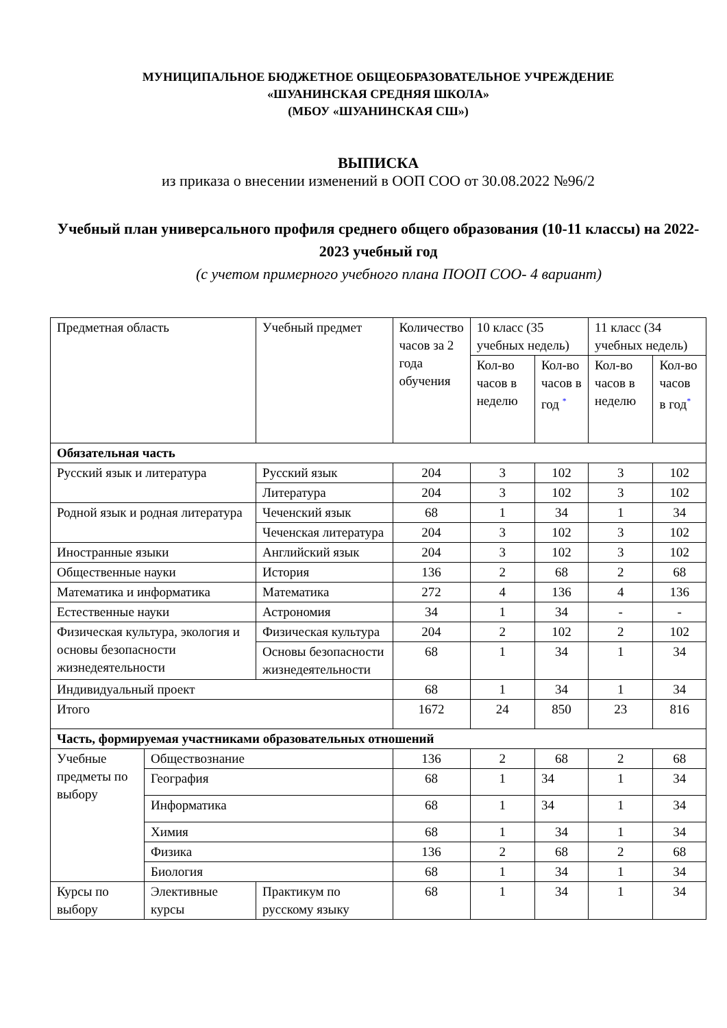МУНИЦИПАЛЬНОЕ БЮДЖЕТНОЕ ОБЩЕОБРАЗОВАТЕЛЬНОЕ УЧРЕЖДЕНИЕ
«ШУАНИНСКАЯ СРЕДНЯЯ ШКОЛА»
(МБОУ «ШУАНИНСКАЯ СШ»)
ВЫПИСКА
из приказа о внесении изменений в ООП СОО от 30.08.2022 №96/2
Учебный план универсального профиля среднего общего образования (10-11 классы) на 2022-2023 учебный год
(с учетом примерного учебного плана ПООП СОО- 4 вариант)
| Предметная область | | Учебный предмет | | Количество часов за 2 года обучения | 10 класс (35 учебных недель) | | 11 класс (34 учебных недель) | |
| | | | | | Кол-во часов в неделю | Кол-во часов в год <sup>*</sup> | Кол-во часов в неделю | Кол-во часов в год<sup>*</sup> |
| Обязательная часть | | | | | | | | |
| Русский язык и литература | | Русский язык | | 204 | 3 | 102 | 3 | 102 |
| | | Литература | | 204 | 3 | 102 | 3 | 102 |
| Родной язык и родная литература | | Чеченский язык | | 68 | 1 | 34 | 1 | 34 |
| | | Чеченская литература | | 204 | 3 | 102 | 3 | 102 |
| Иностранные языки | | Английский язык | | 204 | 3 | 102 | 3 | 102 |
| Общественные науки | | История | | 136 | 2 | 68 | 2 | 68 |
| Математика и информатика | | Математика | | 272 | 4 | 136 | 4 | 136 |
| Естественные науки | | Астрономия | | 34 | 1 | 34 | - | - |
| Физическая культура, экология и основы безопасности жизнедеятельности | | Физическая культура | | 204 | 2 | 102 | 2 | 102 |
| | | Основы безопасности жизнедеятельности | | 68 | 1 | 34 | 1 | 34 |
| Индивидуальный проект | | | | 68 | 1 | 34 | 1 | 34 |
| Итого | | | | 1672 | 24 | 850 | 23 | 816 |
| Часть, формируемая участниками образовательных отношений | | | | | | | | |
| Учебные предметы по выбору | Обществознание | | | 136 | 2 | 68 | 2 | 68 |
| | География | | | 68 | 1 | 34 | 1 | 34 |
| | Информатика | | | 68 | 1 | 34 | 1 | 34 |
| | Химия | | | 68 | 1 | 34 | 1 | 34 |
| | Физика | | | 136 | 2 | 68 | 2 | 68 |
| | Биология | | | 68 | 1 | 34 | 1 | 34 |
| Курсы по выбору | Элективные курсы | | Практикум по русскому языку | 68 | 1 | 34 | 1 | 34 |